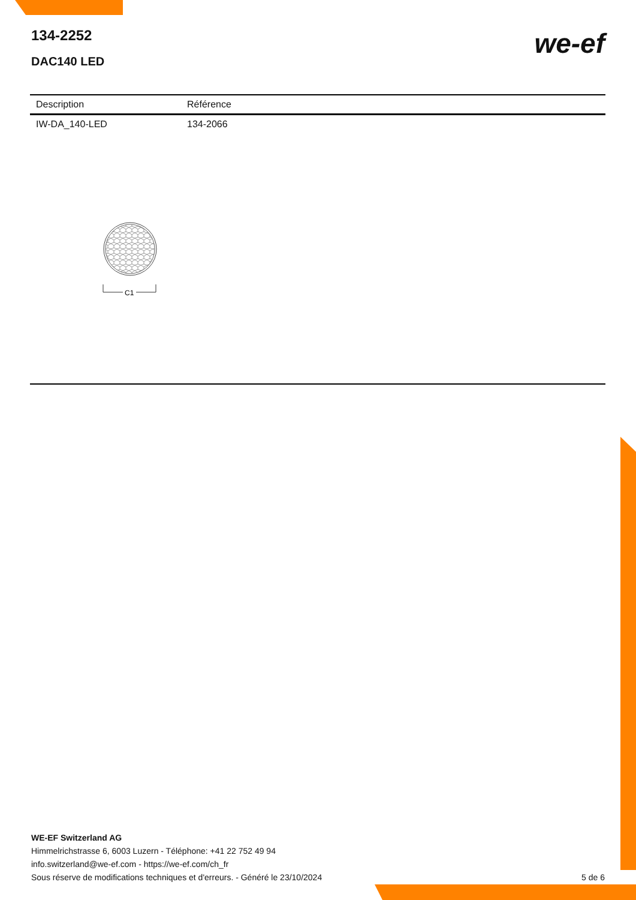134-2252
DAC140 LED
we-ef
| Description | Référence |
| --- | --- |
| IW-DA_140-LED | 134-2066 |
C1
WE-EF Switzerland AG
Himmelrichstrasse 6, 6003 Luzern - Téléphone: +41 22 752 49 94
info.switzerland@we-ef.com - https://we-ef.com/ch_fr
Sous réserve de modifications techniques et d'erreurs. - Généré le 23/10/2024 5 de 6